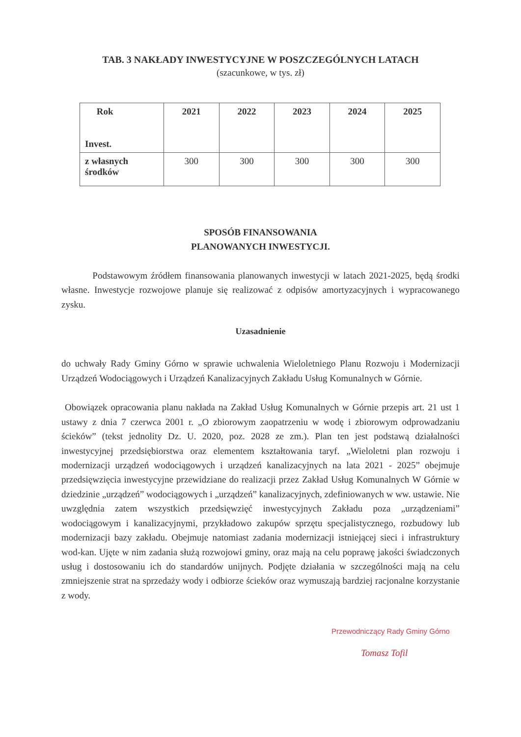TAB. 3 NAKŁADY INWESTYCYJNE W POSZCZEGÓLNYCH LATACH
(szacunkowe, w tys. zł)
| Rok Invest. | 2021 | 2022 | 2023 | 2024 | 2025 |
| --- | --- | --- | --- | --- | --- |
| z własnych środków | 300 | 300 | 300 | 300 | 300 |
SPOSÓB FINANSOWANIA
PLANOWANYCH INWESTYCJI.
Podstawowym źródłem finansowania planowanych inwestycji w latach 2021-2025, będą środki własne. Inwestycje rozwojowe planuje się realizować z odpisów amortyzacyjnych i wypracowanego zysku.
Uzasadnienie
do uchwały Rady Gminy Górno w sprawie uchwalenia Wieloletniego Planu Rozwoju i Modernizacji Urządzeń Wodociągowych i Urządzeń Kanalizacyjnych Zakładu Usług Komunalnych w Górnie.
Obowiązek opracowania planu nakłada na Zakład Usług Komunalnych w Górnie przepis art. 21 ust 1 ustawy z dnia 7 czerwca 2001 r. „O zbiorowym zaopatrzeniu w wodę i zbiorowym odprowadzaniu ścieków” (tekst jednolity Dz. U. 2020, poz. 2028 ze zm.). Plan ten jest podstawą działalności inwestycyjnej przedsiębiorstwa oraz elementem kształtowania taryf. „Wieloletni plan rozwoju i modernizacji urządzeń wodociągowych i urządzeń kanalizacyjnych na lata 2021 - 2025” obejmuje przedsięwzięcia inwestycyjne przewidziane do realizacji przez Zakład Usług Komunalnych W Górnie w dziedzinie „urządzeń” wodociągowych i „urządzeń” kanalizacyjnych, zdefiniowanych w ww. ustawie. Nie uwzględnia zatem wszystkich przedsięwzięć inwestycyjnych Zakładu poza „urządzeniami” wodociągowym i kanalizacyjnymi, przykładowo zakupów sprzętu specjalistycznego, rozbudowy lub modernizacji bazy zakładu. Obejmuje natomiast zadania modernizacji istniejącej sieci i infrastruktury wod-kan. Ujęte w nim zadania służą rozwojowi gminy, oraz mają na celu poprawę jakości świadczonych usług i dostosowaniu ich do standardów unijnych. Podjęte działania w szczególności mają na celu zmniejszenie strat na sprzedaży wody i odbiorze ścieków oraz wymuszają bardziej racjonalne korzystanie z wody.
Przewodniczący Rady Gminy Górno
Tomasz Tofil